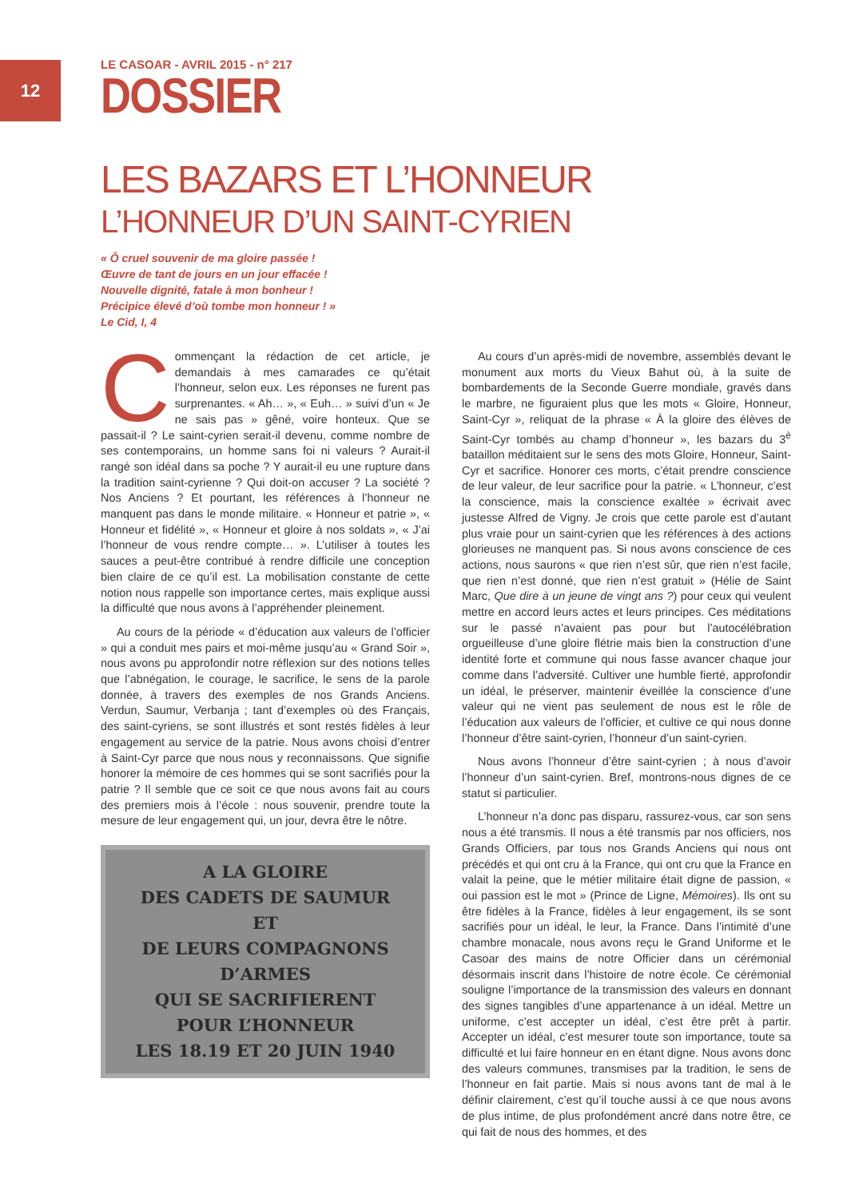12
LE CASOAR - AVRIL 2015 - n° 217
DOSSIER
LES BAZARS ET L’HONNEUR
L’HONNEUR D’UN SAINT-CYRIEN
« Ô cruel souvenir de ma gloire passée !
Œuvre de tant de jours en un jour effacée !
Nouvelle dignité, fatale à mon bonheur !
Précipice élevé d’où tombe mon honneur ! »
Le Cid, I, 4
Commençant la rédaction de cet article, je demandais à mes camarades ce qu’était l’honneur, selon eux. Les réponses ne furent pas surprenantes. « Ah… », « Euh… » suivi d’un « Je ne sais pas » gêné, voire honteux. Que se passait-il ? Le saint-cyrien serait-il devenu, comme nombre de ses contemporains, un homme sans foi ni valeurs ? Aurait-il rangé son idéal dans sa poche ? Y aurait-il eu une rupture dans la tradition saint-cyrienne ? Qui doit-on accuser ? La société ? Nos Anciens ? Et pourtant, les références à l’honneur ne manquent pas dans le monde militaire. « Honneur et patrie », « Honneur et fidélité », « Honneur et gloire à nos soldats », « J’ai l’honneur de vous rendre compte… ». L’utiliser à toutes les sauces a peut-être contribué à rendre difficile une conception bien claire de ce qu’il est. La mobilisation constante de cette notion nous rappelle son importance certes, mais explique aussi la difficulté que nous avons à l’appréhender pleinement.
Au cours de la période « d’éducation aux valeurs de l’officier » qui a conduit mes pairs et moi-même jusqu’au « Grand Soir », nous avons pu approfondir notre réflexion sur des notions telles que l’abnégation, le courage, le sacrifice, le sens de la parole donnée, à travers des exemples de nos Grands Anciens. Verdun, Saumur, Verbanja ; tant d’exemples où des Français, des saint-cyriens, se sont illustrés et sont restés fidèles à leur engagement au service de la patrie. Nous avons choisi d’entrer à Saint-Cyr parce que nous nous y reconnaissons. Que signifie honorer la mémoire de ces hommes qui se sont sacrifiés pour la patrie ? Il semble que ce soit ce que nous avons fait au cours des premiers mois à l’école : nous souvenir, prendre toute la mesure de leur engagement qui, un jour, devra être le nôtre.
A LA GLOIRE
DES CADETS DE SAUMUR
ET
DE LEURS COMPAGNONS D’ARMES
QUI SE SACRIFIERENT
POUR L’HONNEUR
LES 18.19 ET 20 JUIN 1940
Au cours d’un après-midi de novembre, assemblés devant le monument aux morts du Vieux Bahut où, à la suite de bombardements de la Seconde Guerre mondiale, gravés dans le marbre, ne figuraient plus que les mots « Gloire, Honneur, Saint-Cyr », reliquat de la phrase « À la gloire des élèves de Saint-Cyr tombés au champ d’honneur », les bazars du 3<sup>è</sup> bataillon méditaient sur le sens des mots Gloire, Honneur, Saint-Cyr et sacrifice. Honorer ces morts, c’était prendre conscience de leur valeur, de leur sacrifice pour la patrie. « L’honneur, c’est la conscience, mais la conscience exaltée » écrivait avec justesse Alfred de Vigny. Je crois que cette parole est d’autant plus vraie pour un saint-cyrien que les références à des actions glorieuses ne manquent pas. Si nous avons conscience de ces actions, nous saurons « que rien n’est sûr, que rien n’est facile, que rien n’est donné, que rien n’est gratuit » (Hélie de Saint Marc, Que dire à un jeune de vingt ans ?) pour ceux qui veulent mettre en accord leurs actes et leurs principes. Ces méditations sur le passé n’avaient pas pour but l’autocélébration orgueilleuse d’une gloire flétrie mais bien la construction d’une identité forte et commune qui nous fasse avancer chaque jour comme dans l’adversité. Cultiver une humble fierté, approfondir un idéal, le préserver, maintenir éveillée la conscience d’une valeur qui ne vient pas seulement de nous est le rôle de l’éducation aux valeurs de l’officier, et cultive ce qui nous donne l’honneur d’être saint-cyrien, l’honneur d’un saint-cyrien.
Nous avons l’honneur d’être saint-cyrien ; à nous d’avoir l’honneur d’un saint-cyrien. Bref, montrons-nous dignes de ce statut si particulier.
L’honneur n’a donc pas disparu, rassurez-vous, car son sens nous a été transmis. Il nous a été transmis par nos officiers, nos Grands Officiers, par tous nos Grands Anciens qui nous ont précédés et qui ont cru à la France, qui ont cru que la France en valait la peine, que le métier militaire était digne de passion, « oui passion est le mot » (Prince de Ligne, Mémoires). Ils ont su être fidèles à la France, fidèles à leur engagement, ils se sont sacrifiés pour un idéal, le leur, la France. Dans l’intimité d’une chambre monacale, nous avons reçu le Grand Uniforme et le Casoar des mains de notre Officier dans un cérémonial désormais inscrit dans l’histoire de notre école. Ce cérémonial souligne l’importance de la transmission des valeurs en donnant des signes tangibles d’une appartenance à un idéal. Mettre un uniforme, c’est accepter un idéal, c’est être prêt à partir. Accepter un idéal, c’est mesurer toute son importance, toute sa difficulté et lui faire honneur en en étant digne. Nous avons donc des valeurs communes, transmises par la tradition, le sens de l’honneur en fait partie. Mais si nous avons tant de mal à le définir clairement, c’est qu’il touche aussi à ce que nous avons de plus intime, de plus profondément ancré dans notre être, ce qui fait de nous des hommes, et des